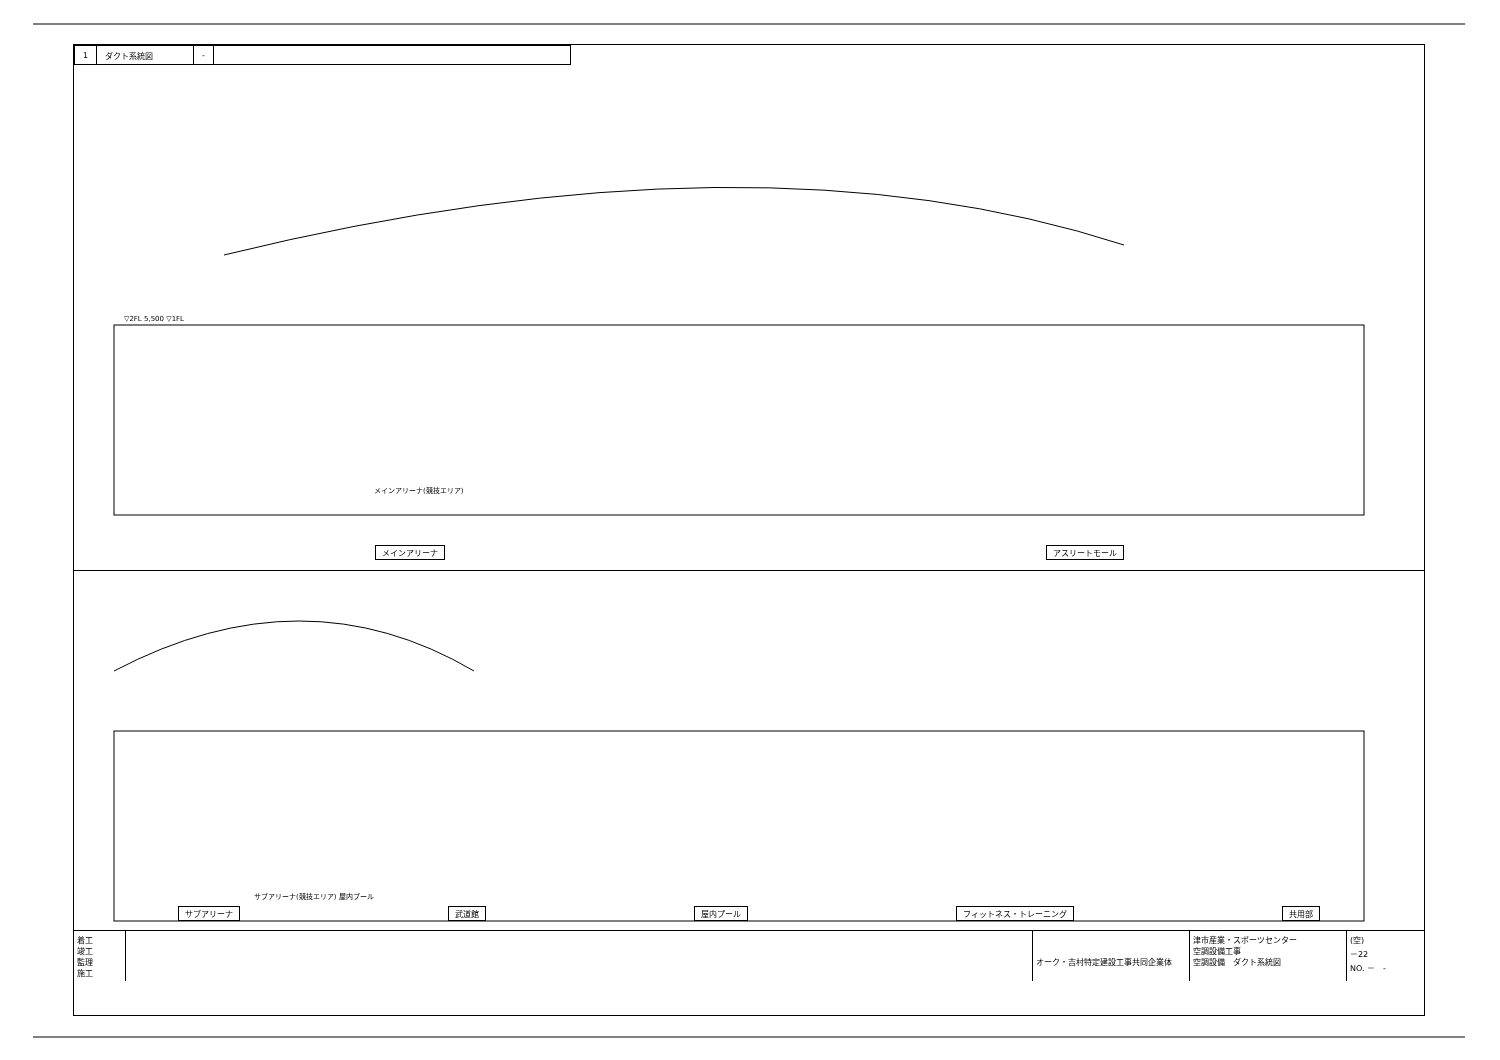| 1 | ダクト系統図 | - | |
▽2FL 5,500 ▽1FL
メインアリーナ(競技エリア)
メインアリーナ アスリートモール
サブアリーナ(競技エリア) 屋内プール
サブアリーナ 武道館 屋内プール フィットネス・トレーニング 共用部
着工
竣工
監理
施工
オーク・吉村特定建設工事共同企業体
津市産業・スポーツセンター
空調設備工事
空調設備　ダクト系統図
(空)
－22
NO. －　-